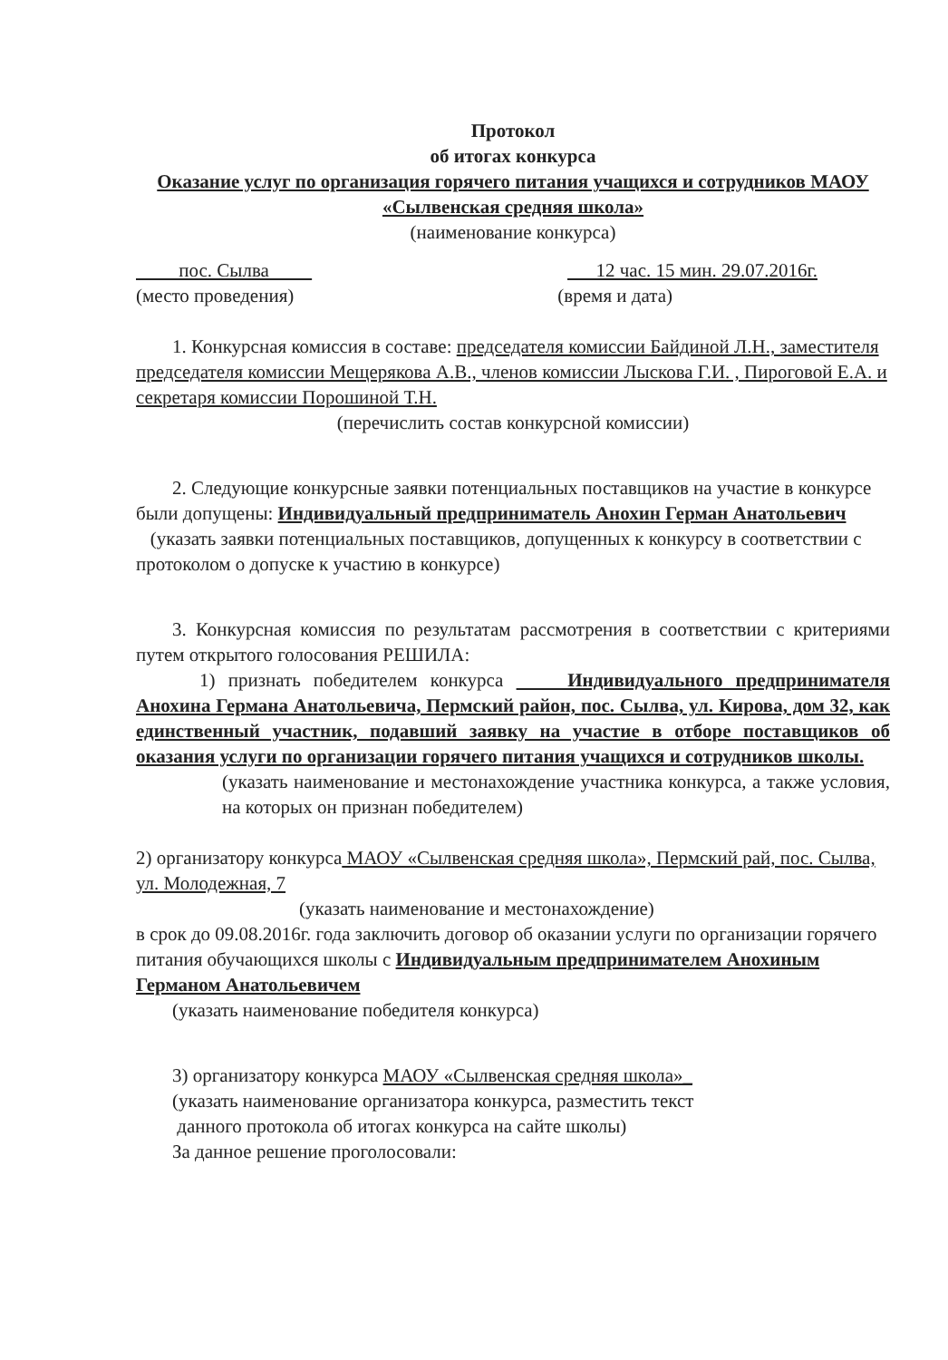Протокол
об итогах конкурса
Оказание услуг по организация горячего питания учащихся и сотрудников МАОУ «Сылвенская средняя школа»
(наименование конкурса)
пос. Сылва 12 час. 15 мин. 29.07.2016г.
(место проведения) (время и дата)
1. Конкурсная комиссия в составе: председателя комиссии Байдиной Л.Н., заместителя председателя комиссии Мещерякова А.В., членов комиссии Лыскова Г.И. , Пироговой Е.А. и секретаря комиссии Порошиной Т.Н.
(перечислить состав конкурсной комиссии)
2. Следующие конкурсные заявки потенциальных поставщиков на участие в конкурсе были допущены: Индивидуальный предприниматель Анохин Герман Анатольевич
(указать заявки потенциальных поставщиков, допущенных к конкурсу в соответствии с протоколом о допуске к участию в конкурсе)
3. Конкурсная комиссия по результатам рассмотрения в соответствии с критериями путем открытого голосования РЕШИЛА:
1) признать победителем конкурса Индивидуального предпринимателя Анохина Германа Анатольевича, Пермский район, пос. Сылва, ул. Кирова, дом 32, как единственный участник, подавший заявку на участие в отборе поставщиков об оказания услуги по организации горячего питания учащихся и сотрудников школы.
(указать наименование и местонахождение участника конкурса, а также условия, на которых он признан победителем)
2) организатору конкурса МАОУ «Сылвенская средняя школа», Пермский рай, пос. Сылва, ул. Молодежная, 7
(указать наименование и местонахождение)
в срок до 09.08.2016г. года заключить договор об оказании услуги по организации горячего питания обучающихся школы с Индивидуальным предпринимателем Анохиным Германом Анатольевичем
(указать наименование победителя конкурса)
3) организатору конкурса МАОУ «Сылвенская средняя школа»_
(указать наименование организатора конкурса, разместить текст
данного протокола об итогах конкурса на сайте школы)
За данное решение проголосовали: